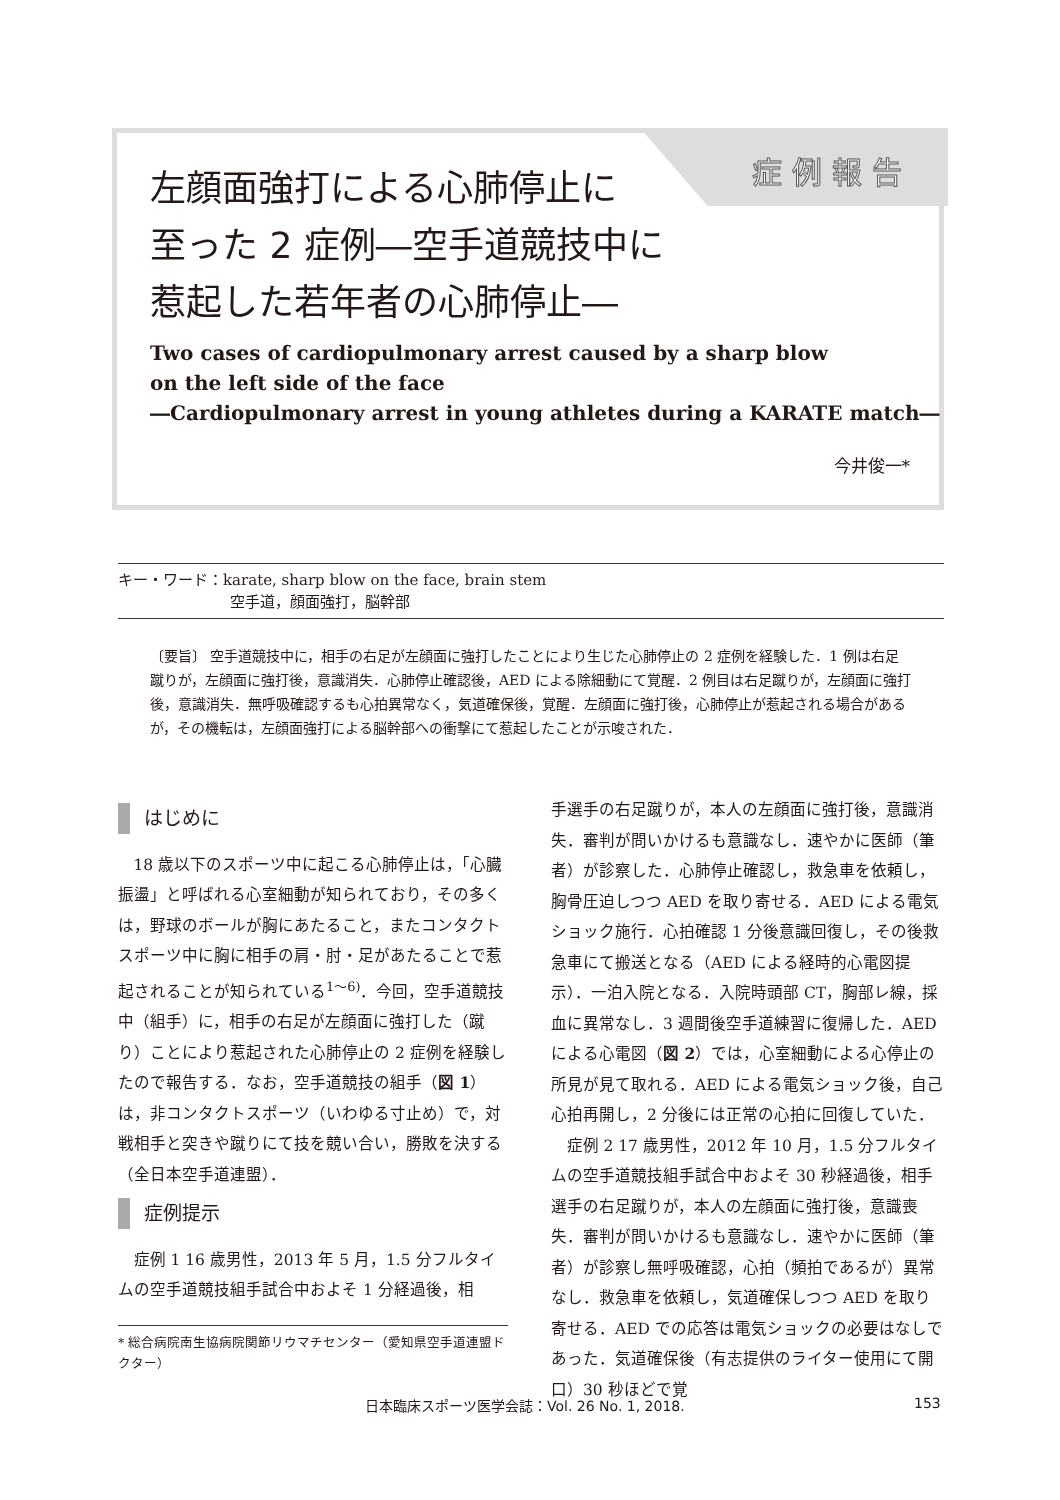症例報告
左顔面強打による心肺停止に
至った 2 症例―空手道競技中に
惹起した若年者の心肺停止―
Two cases of cardiopulmonary arrest caused by a sharp blow
on the left side of the face
―Cardiopulmonary arrest in young athletes during a KARATE match―
今井俊一*
キー・ワード：karate, sharp blow on the face, brain stem
空手道，顔面強打，脳幹部
〔要旨〕 空手道競技中に，相手の右足が左顔面に強打したことにより生じた心肺停止の 2 症例を経験した．1 例は右足蹴りが，左顔面に強打後，意識消失．心肺停止確認後，AED による除細動にて覚醒．2 例目は右足蹴りが，左顔面に強打後，意識消失．無呼吸確認するも心拍異常なく，気道確保後，覚醒．左顔面に強打後，心肺停止が惹起される場合があるが，その機転は，左顔面強打による脳幹部への衝撃にて惹起したことが示唆された．
はじめに
18 歳以下のスポーツ中に起こる心肺停止は，「心臓振盪」と呼ばれる心室細動が知られており，その多くは，野球のボールが胸にあたること，またコンタクトスポーツ中に胸に相手の肩・肘・足があたることで惹起されることが知られている<sup>1〜6)</sup>．今回，空手道競技中（組手）に，相手の右足が左顔面に強打した（蹴り）ことにより惹起された心肺停止の 2 症例を経験したので報告する．なお，空手道競技の組手（図 1）は，非コンタクトスポーツ（いわゆる寸止め）で，対戦相手と突きや蹴りにて技を競い合い，勝敗を決する（全日本空手道連盟）．
症例提示
症例 1 16 歳男性，2013 年 5 月，1.5 分フルタイムの空手道競技組手試合中およそ 1 分経過後，相
手選手の右足蹴りが，本人の左顔面に強打後，意識消失．審判が問いかけるも意識なし．速やかに医師（筆者）が診察した．心肺停止確認し，救急車を依頼し，胸骨圧迫しつつ AED を取り寄せる．AED による電気ショック施行．心拍確認 1 分後意識回復し，その後救急車にて搬送となる（AED による経時的心電図提示）．一泊入院となる．入院時頭部 CT，胸部レ線，採血に異常なし．3 週間後空手道練習に復帰した．AED による心電図（図 2）では，心室細動による心停止の所見が見て取れる．AED による電気ショック後，自己心拍再開し，2 分後には正常の心拍に回復していた．
症例 2 17 歳男性，2012 年 10 月，1.5 分フルタイムの空手道競技組手試合中およそ 30 秒経過後，相手選手の右足蹴りが，本人の左顔面に強打後，意識喪失．審判が問いかけるも意識なし．速やかに医師（筆者）が診察し無呼吸確認，心拍（頻拍であるが）異常なし．救急車を依頼し，気道確保しつつ AED を取り寄せる．AED での応答は電気ショックの必要はなしであった．気道確保後（有志提供のライター使用にて開口）30 秒ほどで覚
* 総合病院南生協病院関節リウマチセンター（愛知県空手道連盟ドクター）
日本臨床スポーツ医学会誌：Vol. 26 No. 1, 2018. 153